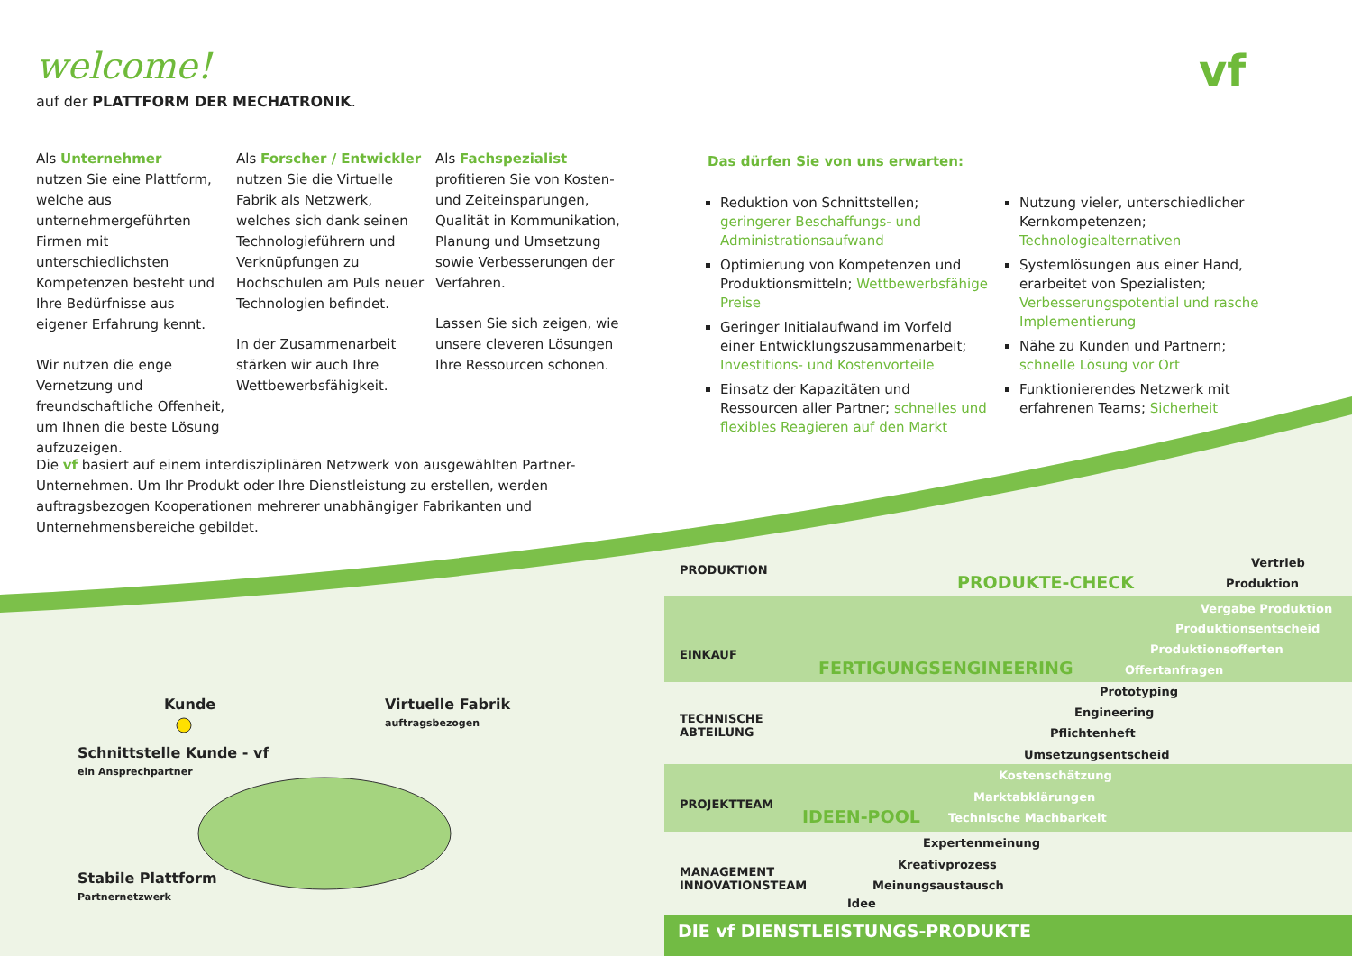welcome!
auf der PLATTFORM DER MECHATRONIK.
vf
Als Unternehmer
nutzen Sie eine Plattform, welche aus unternehmergeführten Firmen mit unterschiedlichsten Kompetenzen besteht und Ihre Bedürfnisse aus eigener Erfahrung kennt.
Wir nutzen die enge Vernetzung und freundschaftliche Offenheit, um Ihnen die beste Lösung aufzuzeigen.
Als Forscher / Entwickler
nutzen Sie die Virtuelle Fabrik als Netzwerk, welches sich dank seinen Technologieführern und Verknüpfungen zu Hochschulen am Puls neuer Technologien befindet.
In der Zusammenarbeit stärken wir auch Ihre Wettbewerbsfähigkeit.
Als Fachspezialist
profitieren Sie von Kosten- und Zeiteinsparungen, Qualität in Kommunikation, Planung und Umsetzung sowie Verbesserungen der Verfahren.
Lassen Sie sich zeigen, wie unsere cleveren Lösungen Ihre Ressourcen schonen.
Die vf basiert auf einem interdisziplinären Netzwerk von ausgewählten Partner-Unternehmen. Um Ihr Produkt oder Ihre Dienstleistung zu erstellen, werden auftragsbezogen Kooperationen mehrerer unabhängiger Fabrikanten und Unternehmensbereiche gebildet.
Das dürfen Sie von uns erwarten:
Reduktion von Schnittstellen; geringerer Beschaffungs- und Administrationsaufwand
Optimierung von Kompetenzen und Produktionsmitteln; Wettbewerbsfähige Preise
Geringer Initialaufwand im Vorfeld einer Entwicklungszusammenarbeit; Investitions- und Kostenvorteile
Einsatz der Kapazitäten und Ressourcen aller Partner; schnelles und flexibles Reagieren auf den Markt
Nutzung vieler, unterschiedlicher Kernkompetenzen; Technologiealternativen
Systemlösungen aus einer Hand, erarbeitet von Spezialisten; Verbesserungspotential und rasche Implementierung
Nähe zu Kunden und Partnern; schnelle Lösung vor Ort
Funktionierendes Netzwerk mit erfahrenen Teams; Sicherheit
Kunde
Virtuelle Fabrik
auftragsbezogen
Schnittstelle Kunde - vf
ein Ansprechpartner
Stabile Plattform
Partnernetzwerk
PRODUKTION
EINKAUF
TECHNISCHE
ABTEILUNG
PROJEKTTEAM
MANAGEMENT
INNOVATIONSTEAM
PRODUKTE-CHECK
FERTIGUNGSENGINEERING
IDEEN-POOL
Vertrieb
Produktion
Vergabe Produktion
Produktionsentscheid
Produktionsofferten
Offertanfragen
Prototyping
Engineering
Pflichtenheft
Umsetzungsentscheid
Kostenschätzung
Marktabklärungen
Technische Machbarkeit
Expertenmeinung
Kreativprozess
Meinungsaustausch
Idee
DIE vf DIENSTLEISTUNGS-PRODUKTE